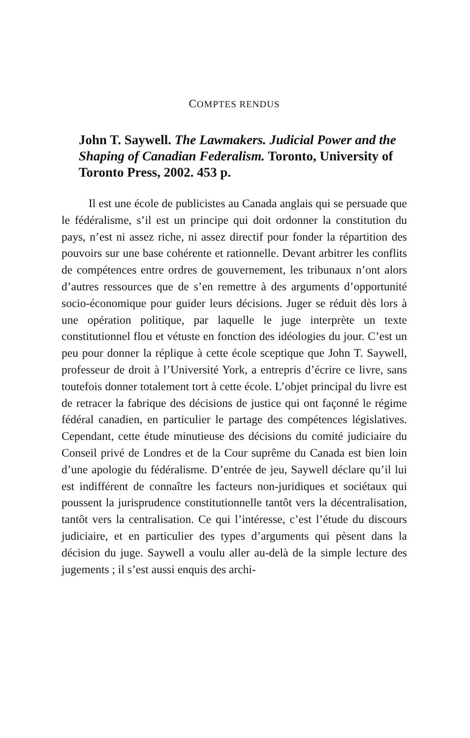COMPTES RENDUS
John T. Saywell. The Lawmakers. Judicial Power and the Shaping of Canadian Federalism. Toronto, University of Toronto Press, 2002. 453 p.
Il est une école de publicistes au Canada anglais qui se persuade que le fédéralisme, s’il est un principe qui doit ordonner la constitution du pays, n’est ni assez riche, ni assez directif pour fonder la répartition des pouvoirs sur une base cohérente et rationnelle. Devant arbitrer les conflits de compétences entre ordres de gouvernement, les tribunaux n’ont alors d’autres ressources que de s’en remettre à des arguments d’opportunité socio-économique pour guider leurs décisions. Juger se réduit dès lors à une opération politique, par laquelle le juge interprète un texte constitutionnel flou et vétuste en fonction des idéologies du jour. C’est un peu pour donner la réplique à cette école sceptique que John T. Saywell, professeur de droit à l’Université York, a entrepris d’écrire ce livre, sans toutefois donner totalement tort à cette école. L’objet principal du livre est de retracer la fabrique des décisions de justice qui ont façonné le régime fédéral canadien, en particulier le partage des compétences législatives. Cependant, cette étude minutieuse des décisions du comité judiciaire du Conseil privé de Londres et de la Cour suprême du Canada est bien loin d’une apologie du fédéralisme. D’entrée de jeu, Saywell déclare qu’il lui est indifférent de connaître les facteurs non-juridiques et sociétaux qui poussent la jurisprudence constitutionnelle tantôt vers la décentralisation, tantôt vers la centralisation. Ce qui l’intéresse, c’est l’étude du discours judiciaire, et en particulier des types d’arguments qui pèsent dans la décision du juge. Saywell a voulu aller au-delà de la simple lecture des jugements ; il s’est aussi enquis des archi-